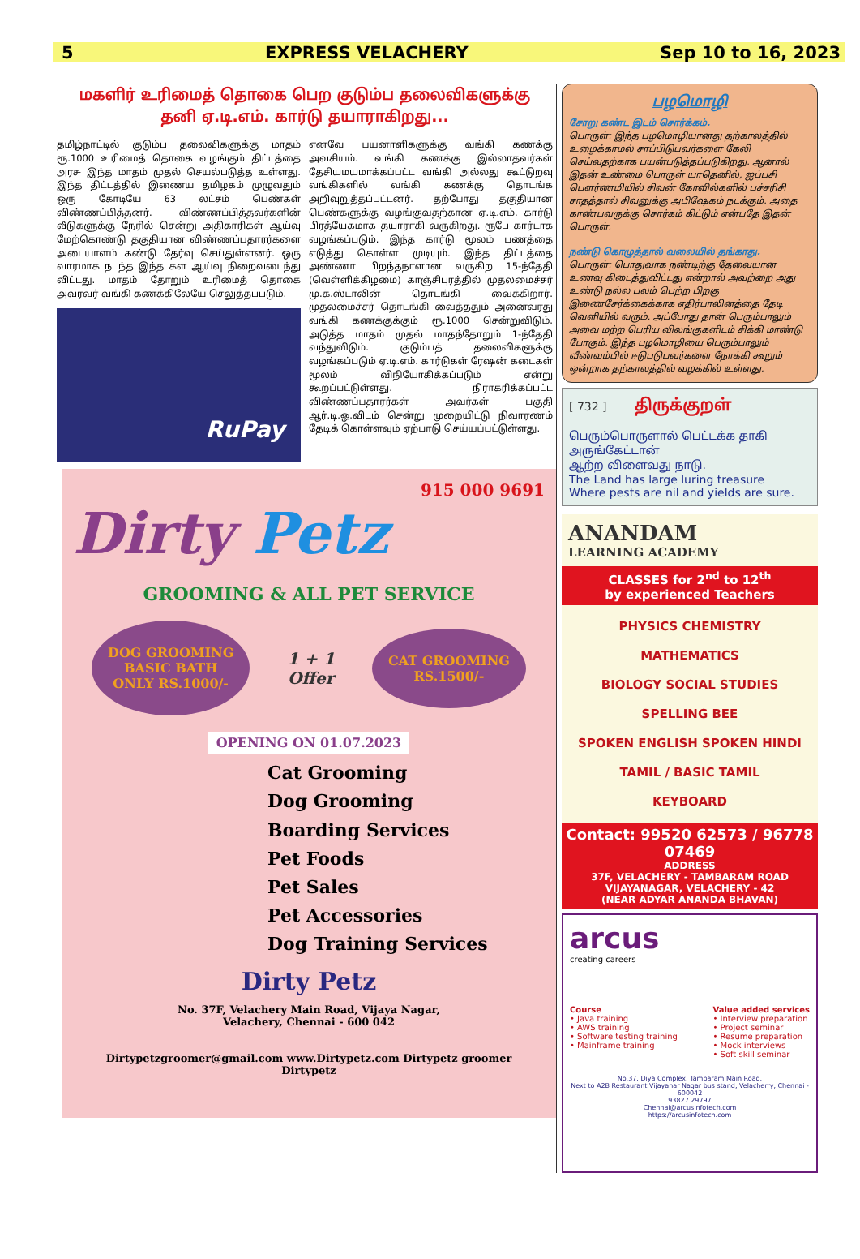5 EXPRESS VELACHERY Sep 10 to 16, 2023
மகளிர் உரிமைத் தொகை பெற குடும்ப தலைவிகளுக்கு தனி ஏ.டி.எம். கார்டு தயாராகிறது...
தமிழ்நாட்டில் குடும்ப தலைவிகளுக்கு மாதம் ரூ.1000 உரிமைத் தொகை வழங்கும் திட்டத்தை அரசு இந்த மாதம் முதல் செயல்படுத்த உள்ளது. இந்த திட்டத்தில் இணைய தமிழகம் முழுவதும் ஒரு கோடியே 63 லட்சம் பெண்கள் விண்ணப்பித்தனர். விண்ணப்பித்தவர்களின் வீடுகளுக்கு நேரில் சென்று அதிகாரிகள் ஆய்வு மேற்கொண்டு தகுதியான விண்ணப்பதாரர்களை அடையாளம் கண்டு தேர்வு செய்துள்ளனர். ஒரு வாரமாக நடந்த இந்த கள ஆய்வு நிறைவடைந்து விட்டது. மாதம் தோறும் உரிமைத் தொகை அவரவர் வங்கி கணக்கிலேயே செலுத்தப்படும்.
RuPay
எனவே பயனாளிகளுக்கு வங்கி கணக்கு அவசியம். வங்கி கணக்கு இல்லாதவர்கள் தேசியமயமாக்கப்பட்ட வங்கி அல்லது கூட்டுறவு வங்கிகளில் வங்கி கணக்கு தொடங்க அறிவுறுத்தப்பட்டனர். தற்போது தகுதியான பெண்களுக்கு வழங்குவதற்கான ஏ.டி.எம். கார்டு பிரத்யேகமாக தயாராகி வருகிறது. ரூபே கார்டாக வழங்கப்படும். இந்த கார்டு மூலம் பணத்தை எடுத்து கொள்ள முடியும். இந்த திட்டத்தை அண்ணா பிறந்தநாளான வருகிற 15-ந்தேதி (வெள்ளிக்கிழமை) காஞ்சிபுரத்தில் முதலமைச்சர் மு.க.ஸ்டாலின் தொடங்கி வைக்கிறார். முதலமைச்சர் தொடங்கி வைத்ததும் அனைவரது வங்கி கணக்குக்கும் ரூ.1000 சென்றுவிடும். அடுத்த மாதம் முதல் மாதந்தோறும் 1-ந்தேதி வந்துவிடும். குடும்பத் தலைவிகளுக்கு வழங்கப்படும் ஏ.டி.எம். கார்டுகள் ரேஷன் கடைகள் மூலம் விநியோகிக்கப்படும் என்று கூறப்பட்டுள்ளது. நிராகரிக்கப்பட்ட விண்ணப்பதாரர்கள் அவர்கள் பகுதி ஆர்.டி.ஓ.விடம் சென்று முறையிட்டு நிவாரணம் தேடிக் கொள்ளவும் ஏற்பாடு செய்யப்பட்டுள்ளது.
915 000 9691
Dirty Petz
GROOMING & ALL PET SERVICE
DOG GROOMING
BASIC BATH
ONLY RS.1000/-
1 + 1
Offer
CAT GROOMING
RS.1500/-
OPENING ON 01.07.2023
Cat Grooming
Dog Grooming
Boarding Services
Pet Foods
Pet Sales
Pet Accessories
Dog Training Services
Dirty Petz
No. 37F, Velachery Main Road, Vijaya Nagar,
Velachery, Chennai - 600 042
Dirtypetzgroomer@gmail.com www.Dirtypetz.com Dirtypetz groomer
Dirtypetz
பழமொழி
சோறு கண்ட இடம் சொர்க்கம்.
பொருள்: இந்த பழமொழியானது தற்காலத்தில் உழைக்காமல் சாப்பிடுபவர்களை கேலி செய்வதற்காக பயன்படுத்தப்படுகிறது. ஆனால் இதன் உண்மை பொருள் யாதெனில், ஐப்பசி பௌர்ணமியில் சிவன் கோவில்களில் பச்சரிசி சாதத்தால் சிவனுக்கு அபிஷேகம் நடக்கும். அதை காண்பவருக்கு சொர்கம் கிட்டும் என்பதே இதன் பொருள்.
நண்டு கொழுத்தால் வலையில் தங்காது.
பொருள்: பொதுவாக நண்டிற்கு தேவையான உணவு கிடைத்துவிட்டது என்றால் அவற்றை அது உண்டு நல்ல பலம் பெற்ற பிறகு இணைசேர்க்கைக்காக எதிர்பாலினத்தை தேடி வெளியில் வரும். அப்போது தான் பெரும்பாலும் அவை மற்ற பெரிய விலங்குகளிடம் சிக்கி மாண்டு போகும். இந்த பழமொழியை பெரும்பாலும் வீண்வம்பில் ஈடுபடுபவர்களை நோக்கி கூறும் ஒன்றாக தற்காலத்தில் வழக்கில் உள்ளது.
[ 732 ] திருக்குறள்
பெரும்பொருளால் பெட்டக்க தாகி அருங்கேட்டான்
ஆற்ற விளைவது நாடு.
The Land has large luring treasure
Where pests are nil and yields are sure.
ANANDAM
LEARNING ACADEMY
CLASSES for 2<sup>nd</sup> to 12<sup>th</sup>
by experienced Teachers
PHYSICS CHEMISTRY
MATHEMATICS
BIOLOGY SOCIAL STUDIES
SPELLING BEE
SPOKEN ENGLISH SPOKEN HINDI
TAMIL / BASIC TAMIL
KEYBOARD
Contact: 99520 62573 / 96778 07469
ADDRESS
37F, VELACHERY - TAMBARAM ROAD
VIJAYANAGAR, VELACHERY - 42
(NEAR ADYAR ANANDA BHAVAN)
arcus
creating careers
Course
• Java training
• AWS training
• Software testing training
• Mainframe training
Value added services
• Interview preparation
• Project seminar
• Resume preparation
• Mock interviews
• Soft skill seminar
No.37, Diya Complex, Tambaram Main Road,
Next to A2B Restaurant Vijayanar Nagar bus stand, Velacherry, Chennai - 600042
93827 29797
Chennai@arcusinfotech.com
https://arcusinfotech.com